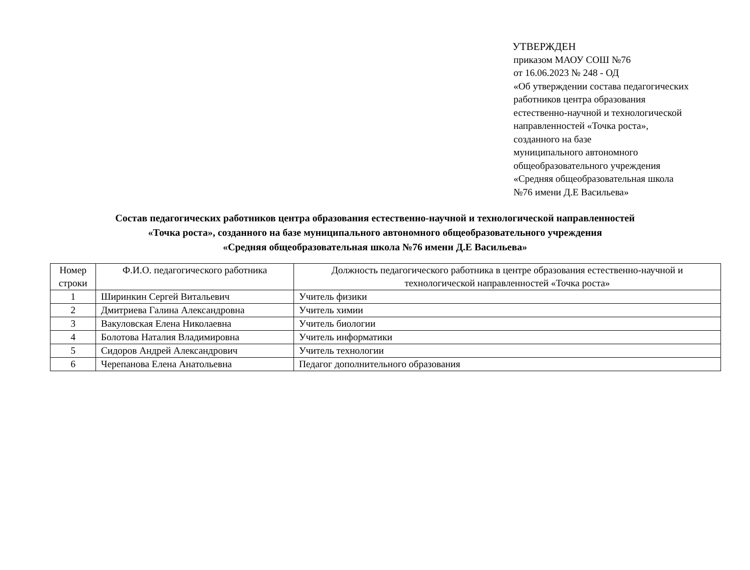УТВЕРЖДЕН
приказом МАОУ СОШ №76
от 16.06.2023 № 248 - ОД
«Об утверждении состава педагогических
работников центра образования
естественно-научной и технологической
направленностей «Точка роста»,
созданного на базе
муниципального автономного
общеобразовательного учреждения
«Средняя общеобразовательная школа
№76 имени Д.Е Васильева»
Состав педагогических работников центра образования естественно-научной и технологической направленностей
«Точка роста», созданного на базе муниципального автономного общеобразовательного учреждения
«Средняя общеобразовательная школа №76 имени Д.Е Васильева»
| Номер строки | Ф.И.О. педагогического работника | Должность педагогического работника в центре образования естественно-научной и технологической направленностей «Точка роста» |
| --- | --- | --- |
| 1 | Ширинкин Сергей Витальевич | Учитель физики |
| 2 | Дмитриева Галина Александровна | Учитель химии |
| 3 | Вакуловская Елена Николаевна | Учитель биологии |
| 4 | Болотова Наталия Владимировна | Учитель информатики |
| 5 | Сидоров Андрей Александрович | Учитель технологии |
| 6 | Черепанова Елена Анатольевна | Педагог дополнительного образования |